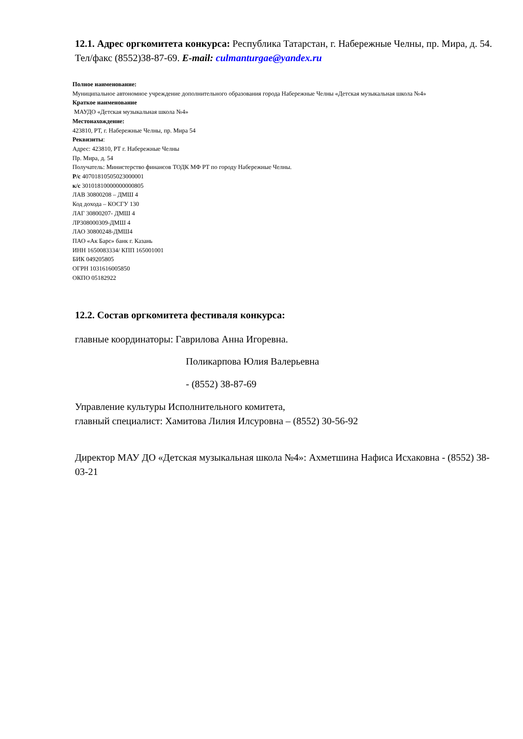12.1. Адрес оргкомитета конкурса: Республика Татарстан, г. Набережные Челны, пр. Мира, д. 54. Тел/факс (8552)38-87-69. E-mail: culmanturgae@yandex.ru
Полное наименование:
Муниципальное автономное учреждение дополнительного образования города Набережные Челны «Детская музыкальная школа №4»
Краткое наименование
МАУДО «Детская музыкальная школа №4»
Местонахождение:
423810, РТ, г. Набережные Челны, пр. Мира 54
Реквизиты:
Адрес: 423810, РТ г. Набережные Челны
Пр. Мира, д. 54
Получатель: Министерство финансов ТОДК МФ РТ по городу Набережные Челны.
Р/с 40701810505023000001
к/с 30101810000000000805
ЛАВ 30800208 – ДМШ 4
Код дохода – КОСГУ 130
ЛАГ 30800207- ДМШ 4
ЛР308000309-ДМШ 4
ЛАО 30800248-ДМШ4
ПАО «Ак Барс» банк г. Казань
ИНН 1650083334/ КПП 165001001
БИК 049205805
ОГРН 1031616005850
ОКПО 05182922
12.2. Состав оргкомитета фестиваля конкурса:
главные координаторы: Гаврилова Анна Игоревна.
Поликарпова Юлия Валерьевна
- (8552) 38-87-69
Управление культуры Исполнительного комитета,
главный специалист: Хамитова Лилия Илсуровна – (8552) 30-56-92
Директор МАУ ДО «Детская музыкальная школа №4»: Ахметшина Нафиса Исхаковна - (8552) 38-03-21